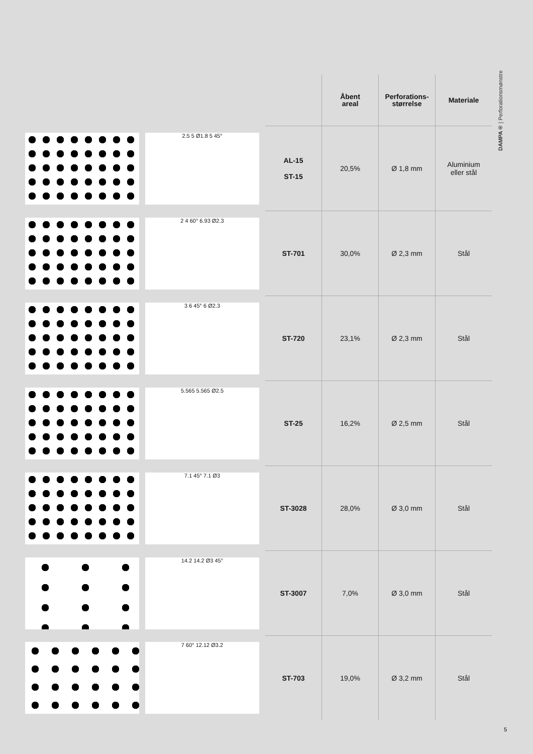DAMPA® | Perforationsmønstre
| | | | Åbent areal | Perforations- størrelse | Materiale |
| --- | --- | --- | --- | --- | --- |
| | 2.5 5 Ø1.8 5 45° | AL-15 ST-15 | 20,5% | Ø 1,8 mm | Aluminium eller stål |
| | 2 4 60° 6.93 Ø2.3 | ST-701 | 30,0% | Ø 2,3 mm | Stål |
| | 3 6 45° 6 Ø2.3 | ST-720 | 23,1% | Ø 2,3 mm | Stål |
| | 5.565 5.565 Ø2.5 | ST-25 | 16,2% | Ø 2,5 mm | Stål |
| | 7.1 45° 7.1 Ø3 | ST-3028 | 28,0% | Ø 3,0 mm | Stål |
| | 14.2 14.2 Ø3 45° | ST-3007 | 7,0% | Ø 3,0 mm | Stål |
| | 7 60° 12.12 Ø3.2 | ST-703 | 19,0% | Ø 3,2 mm | Stål |
5